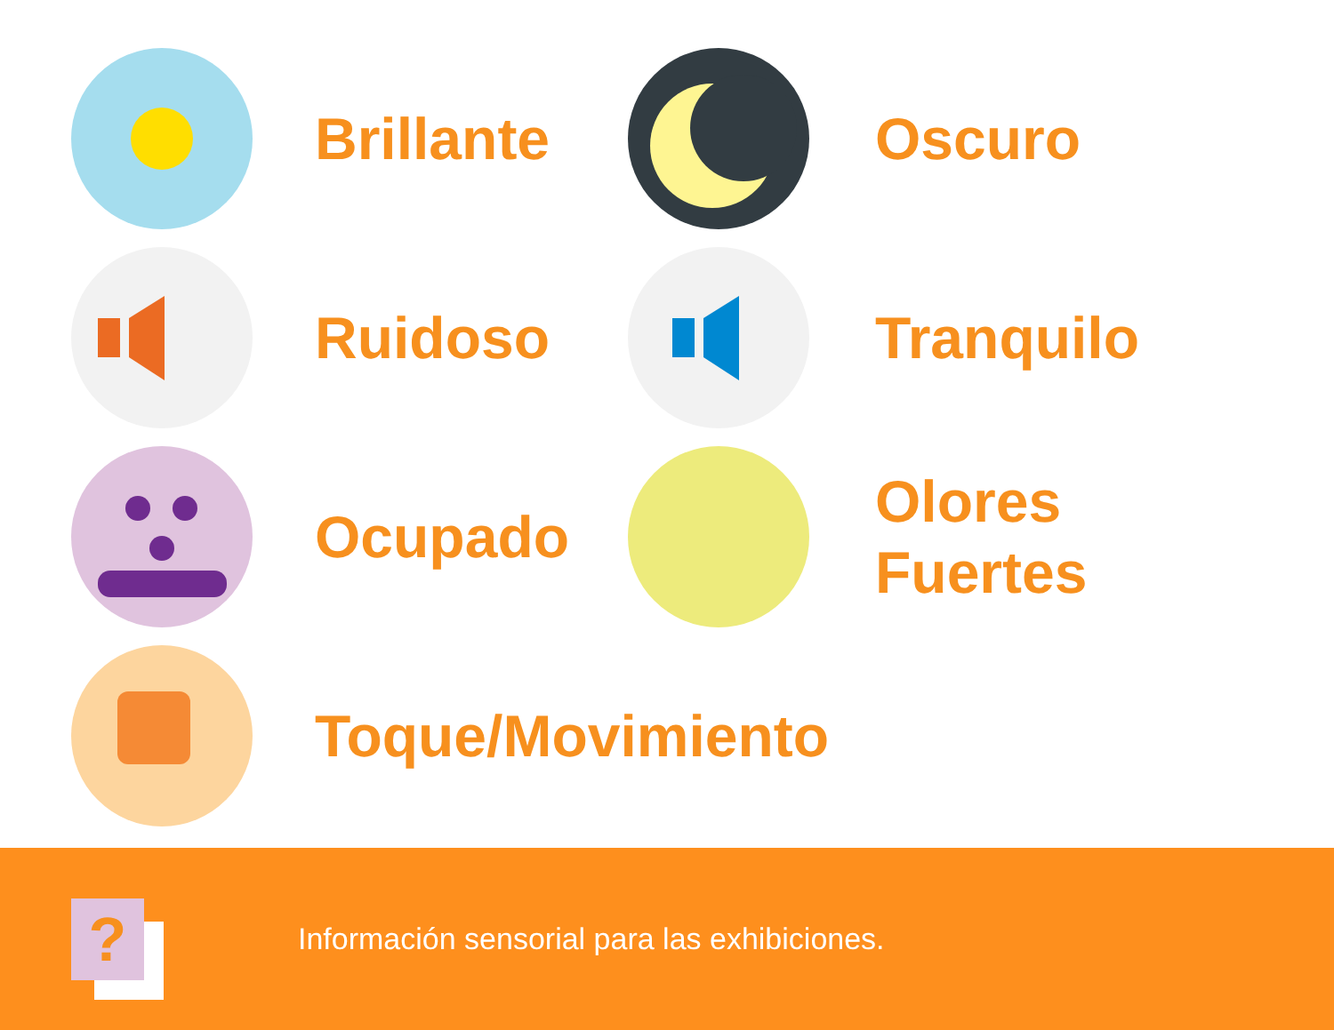Brillante
Oscuro
Ruidoso
Tranquilo
Ocupado
Olores
Fuertes
Toque/Movimiento
?
Información sensorial para las exhibiciones.